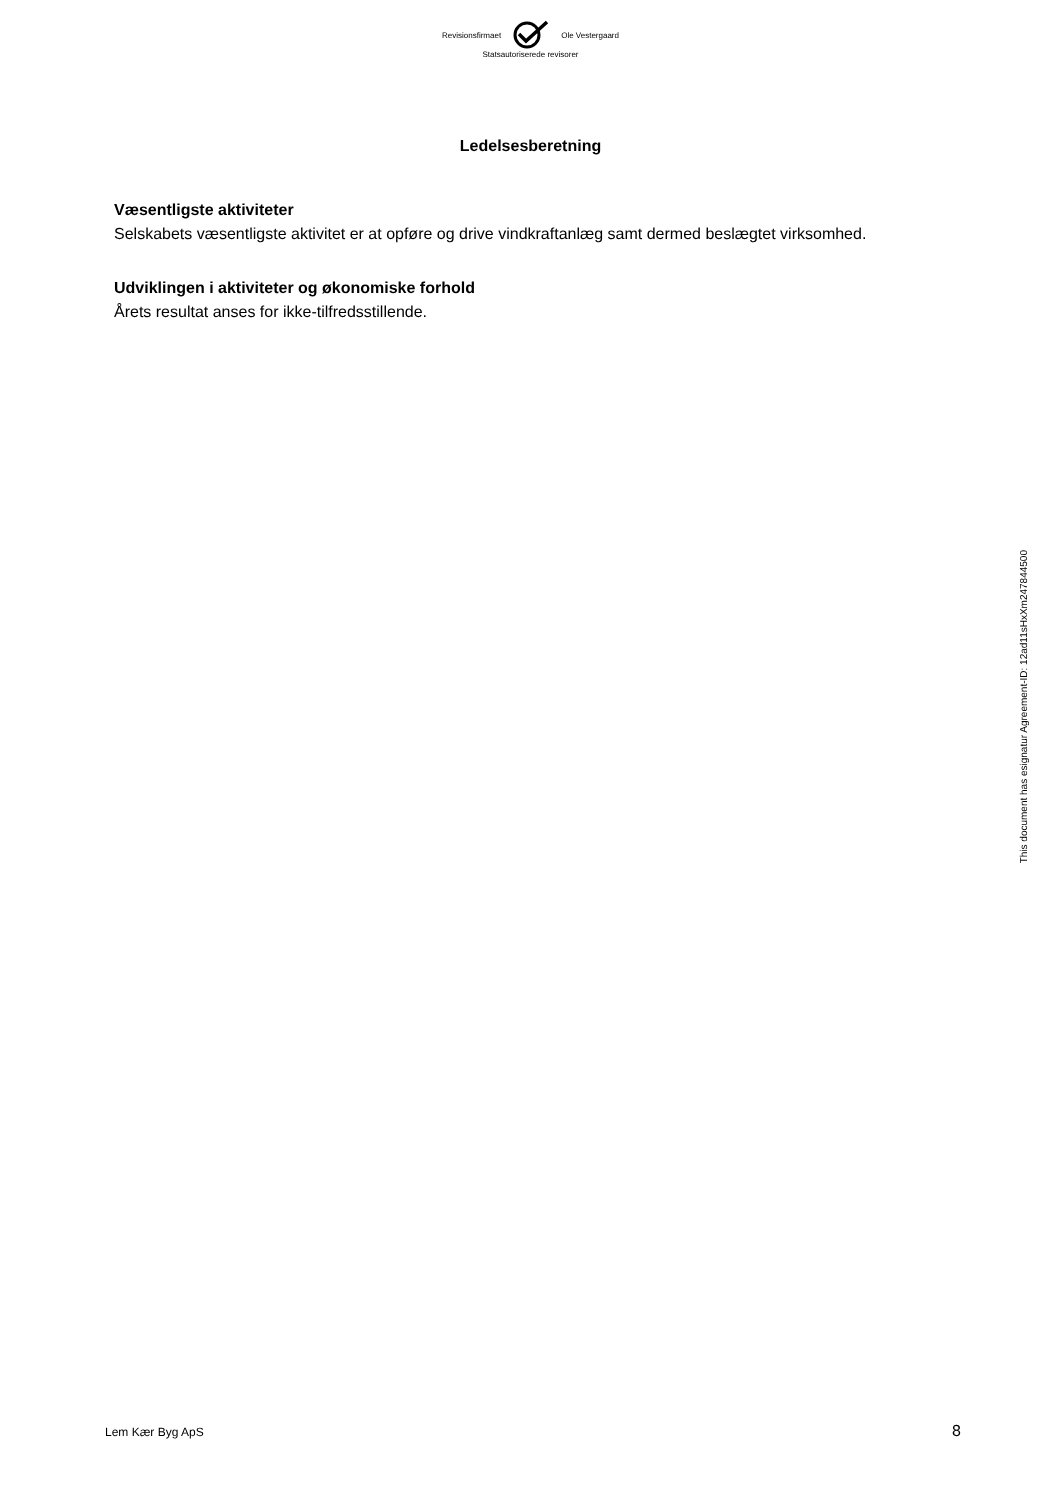Revisionsfirmaet Ole Vestergaard
Statsautoriserede revisorer
Ledelsesberetning
Væsentligste aktiviteter
Selskabets væsentligste aktivitet er at opføre og drive vindkraftanlæg samt dermed beslægtet virksomhed.
Udviklingen i aktiviteter og økonomiske forhold
Årets resultat anses for ikke-tilfredsstillende.
This document has esignatur Agreement-ID: 12ad11sHxXm247844500
Lem Kær Byg ApS 8